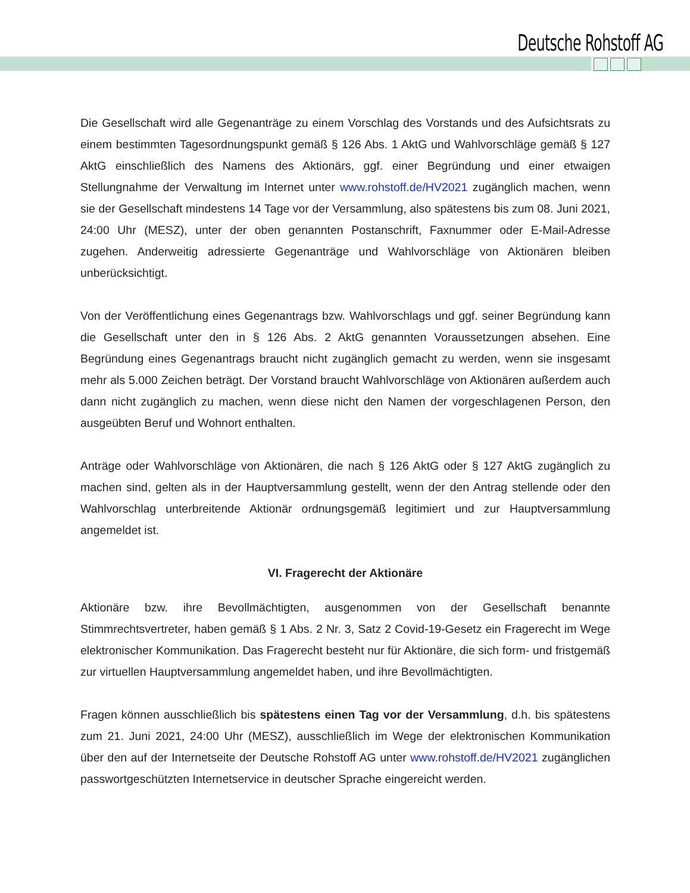Deutsche Rohstoff AG
Die Gesellschaft wird alle Gegenanträge zu einem Vorschlag des Vorstands und des Aufsichtsrats zu einem bestimmten Tagesordnungspunkt gemäß § 126 Abs. 1 AktG und Wahlvorschläge gemäß § 127 AktG einschließlich des Namens des Aktionärs, ggf. einer Begründung und einer etwaigen Stellungnahme der Verwaltung im Internet unter www.rohstoff.de/HV2021 zugänglich machen, wenn sie der Gesellschaft mindestens 14 Tage vor der Versammlung, also spätestens bis zum 08. Juni 2021, 24:00 Uhr (MESZ), unter der oben genannten Postanschrift, Faxnummer oder E-Mail-Adresse zugehen. Anderweitig adressierte Gegenanträge und Wahlvorschläge von Aktionären bleiben unberücksichtigt.
Von der Veröffentlichung eines Gegenantrags bzw. Wahlvorschlags und ggf. seiner Begründung kann die Gesellschaft unter den in § 126 Abs. 2 AktG genannten Voraussetzungen absehen. Eine Begründung eines Gegenantrags braucht nicht zugänglich gemacht zu werden, wenn sie insgesamt mehr als 5.000 Zeichen beträgt. Der Vorstand braucht Wahlvorschläge von Aktionären außerdem auch dann nicht zugänglich zu machen, wenn diese nicht den Namen der vorgeschlagenen Person, den ausgeübten Beruf und Wohnort enthalten.
Anträge oder Wahlvorschläge von Aktionären, die nach § 126 AktG oder § 127 AktG zugänglich zu machen sind, gelten als in der Hauptversammlung gestellt, wenn der den Antrag stellende oder den Wahlvorschlag unterbreitende Aktionär ordnungsgemäß legitimiert und zur Hauptversammlung angemeldet ist.
VI. Fragerecht der Aktionäre
Aktionäre bzw. ihre Bevollmächtigten, ausgenommen von der Gesellschaft benannte Stimmrechtsvertreter, haben gemäß § 1 Abs. 2 Nr. 3, Satz 2 Covid-19-Gesetz ein Fragerecht im Wege elektronischer Kommunikation. Das Fragerecht besteht nur für Aktionäre, die sich form- und fristgemäß zur virtuellen Hauptversammlung angemeldet haben, und ihre Bevollmächtigten.
Fragen können ausschließlich bis spätestens einen Tag vor der Versammlung, d.h. bis spätestens zum 21. Juni 2021, 24:00 Uhr (MESZ), ausschließlich im Wege der elektronischen Kommunikation über den auf der Internetseite der Deutsche Rohstoff AG unter www.rohstoff.de/HV2021 zugänglichen passwortgeschützten Internetservice in deutscher Sprache eingereicht werden.